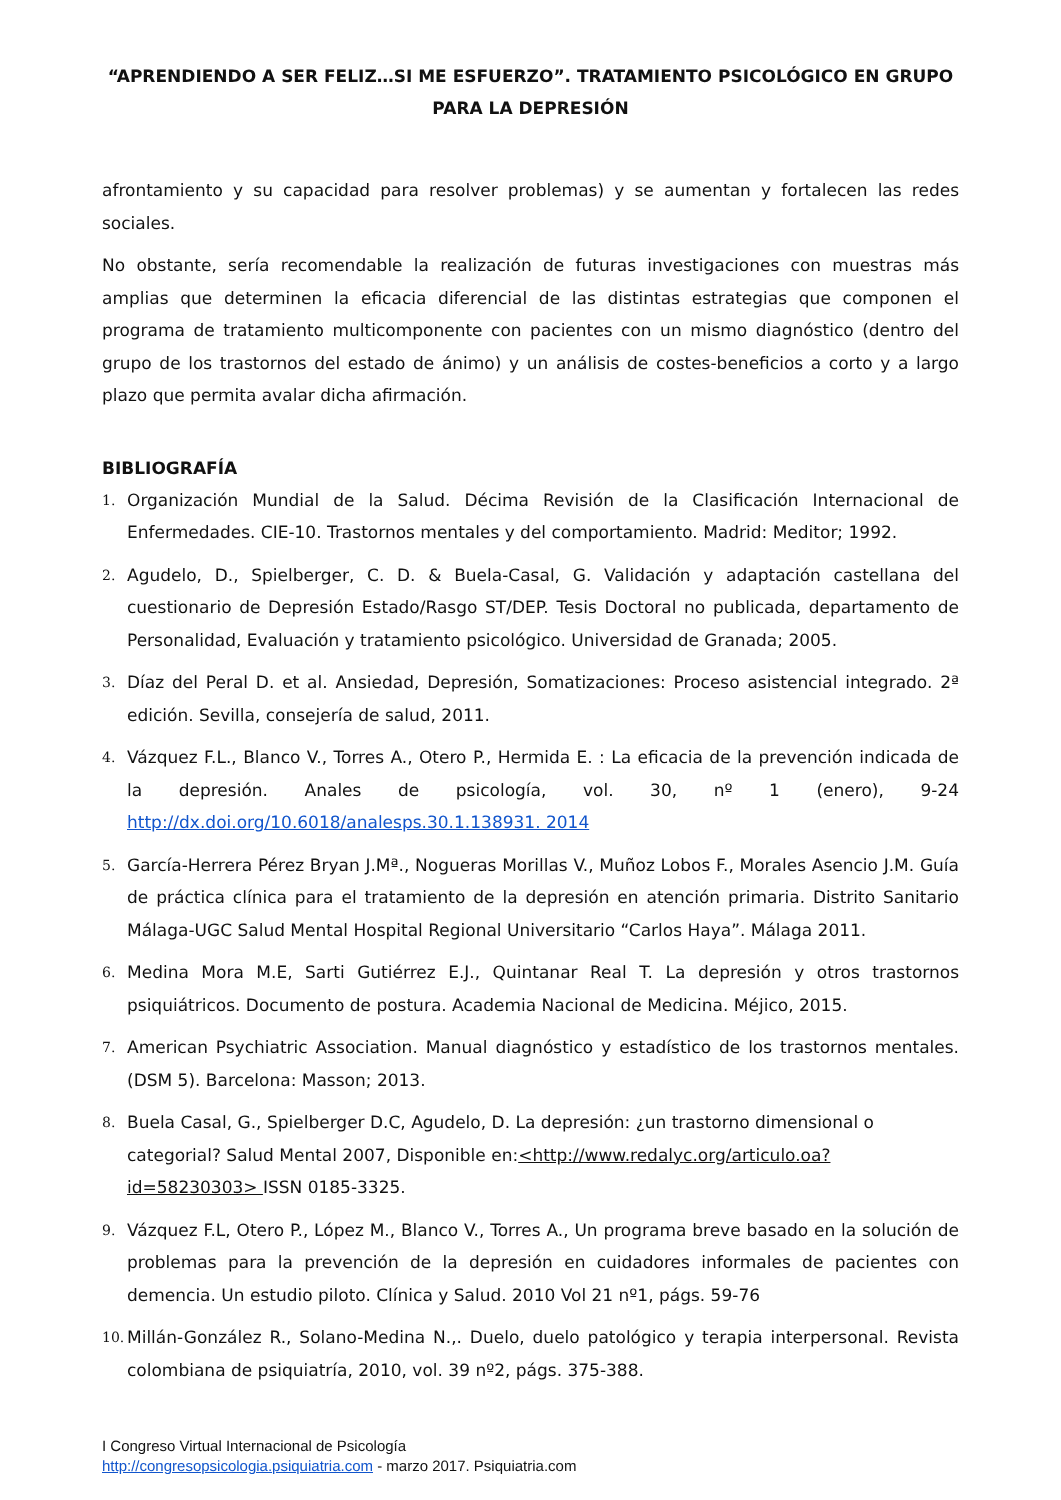“APRENDIENDO A SER FELIZ…SI ME ESFUERZO”. TRATAMIENTO PSICOLÓGICO EN GRUPO PARA LA DEPRESIÓN
afrontamiento y su capacidad para resolver problemas) y se aumentan y fortalecen las redes sociales.
No obstante, sería recomendable la realización de futuras investigaciones con muestras más amplias que determinen la eficacia diferencial de las distintas estrategias que componen el programa de tratamiento multicomponente con pacientes con un mismo diagnóstico (dentro del grupo de los trastornos del estado de ánimo) y un análisis de costes-beneficios a corto y a largo plazo que permita avalar dicha afirmación.
BIBLIOGRAFÍA
1. Organización Mundial de la Salud. Décima Revisión de la Clasificación Internacional de Enfermedades. CIE-10. Trastornos mentales y del comportamiento. Madrid: Meditor; 1992.
2. Agudelo, D., Spielberger, C. D. & Buela-Casal, G. Validación y adaptación castellana del cuestionario de Depresión Estado/Rasgo ST/DEP. Tesis Doctoral no publicada, departamento de Personalidad, Evaluación y tratamiento psicológico. Universidad de Granada; 2005.
3. Díaz del Peral D. et al. Ansiedad, Depresión, Somatizaciones: Proceso asistencial integrado. 2ª edición. Sevilla, consejería de salud, 2011.
4. Vázquez F.L., Blanco V., Torres A., Otero P., Hermida E. : La eficacia de la prevención indicada de la depresión. Anales de psicología, vol. 30, nº 1 (enero), 9-24 http://dx.doi.org/10.6018/analesps.30.1.138931. 2014
5. García-Herrera Pérez Bryan J.Mª., Nogueras Morillas V., Muñoz Lobos F., Morales Asencio J.M. Guía de práctica clínica para el tratamiento de la depresión en atención primaria. Distrito Sanitario Málaga-UGC Salud Mental Hospital Regional Universitario “Carlos Haya”. Málaga 2011.
6. Medina Mora M.E, Sarti Gutiérrez E.J., Quintanar Real T. La depresión y otros trastornos psiquiátricos. Documento de postura. Academia Nacional de Medicina. Méjico, 2015.
7. American Psychiatric Association. Manual diagnóstico y estadístico de los trastornos mentales. (DSM 5). Barcelona: Masson; 2013.
8. Buela Casal, G., Spielberger D.C, Agudelo, D. La depresión: ¿un trastorno dimensional o categorial? Salud Mental 2007, Disponible en:<http://www.redalyc.org/articulo.oa?id=58230303> ISSN 0185-3325.
9. Vázquez F.L, Otero P., López M., Blanco V., Torres A., Un programa breve basado en la solución de problemas para la prevención de la depresión en cuidadores informales de pacientes con demencia. Un estudio piloto. Clínica y Salud. 2010 Vol 21 nº1, págs. 59-76
10. Millán-González R., Solano-Medina N.,. Duelo, duelo patológico y terapia interpersonal. Revista colombiana de psiquiatría, 2010, vol. 39 nº2, págs. 375-388.
I Congreso Virtual Internacional de Psicología
http://congresopsicologia.psiquiatria.com - marzo 2017. Psiquiatria.com